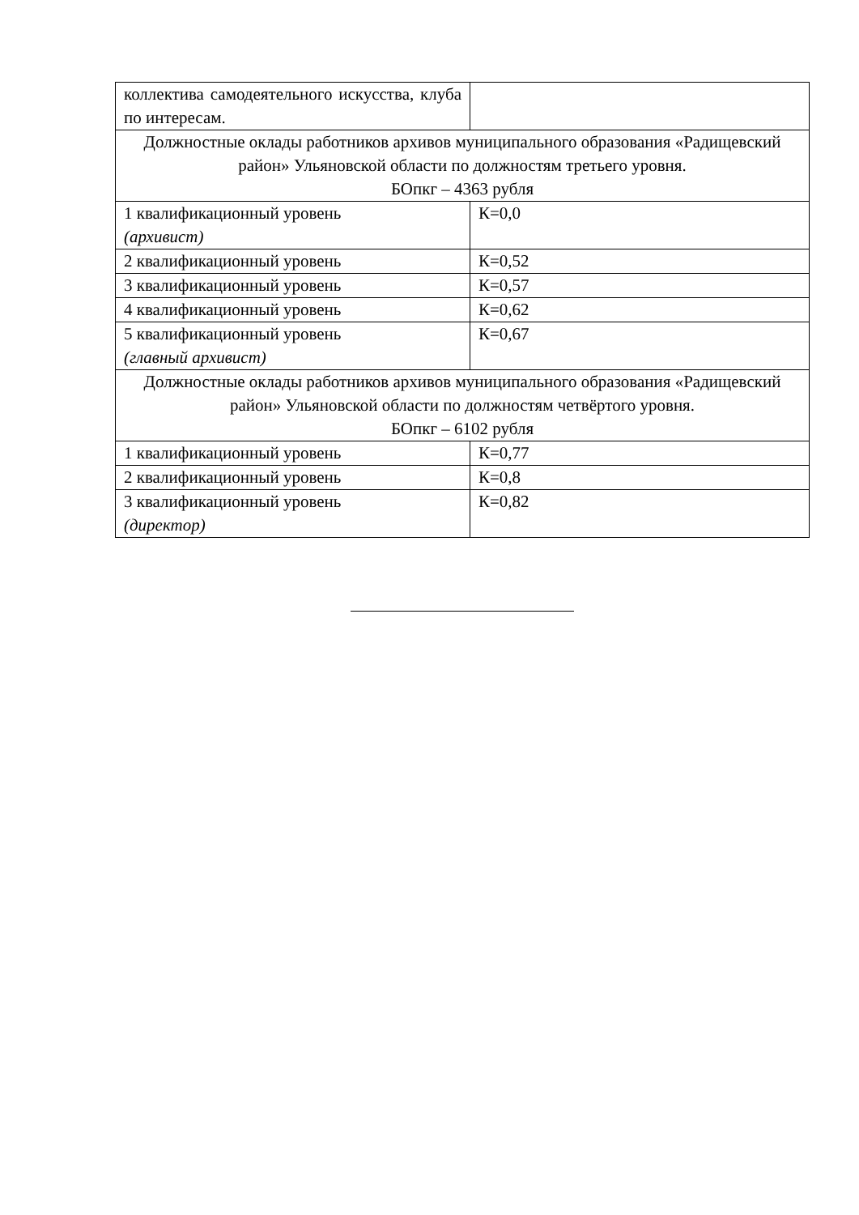| коллектива самодеятельного искусства, клуба по интересам. | |
| Должностные оклады работников архивов муниципального образования «Радищевский район» Ульяновской области по должностям третьего уровня. БОпкг – 4363 рубля | |
| 1 квалификационный уровень (архивист) | К=0,0 |
| 2 квалификационный уровень | К=0,52 |
| 3 квалификационный уровень | К=0,57 |
| 4 квалификационный уровень | К=0,62 |
| 5 квалификационный уровень (главный архивист) | К=0,67 |
| Должностные оклады работников архивов муниципального образования «Радищевский район» Ульяновской области по должностям четвёртого уровня. БОпкг – 6102 рубля | |
| 1 квалификационный уровень | К=0,77 |
| 2 квалификационный уровень | К=0,8 |
| 3 квалификационный уровень (директор) | К=0,82 |